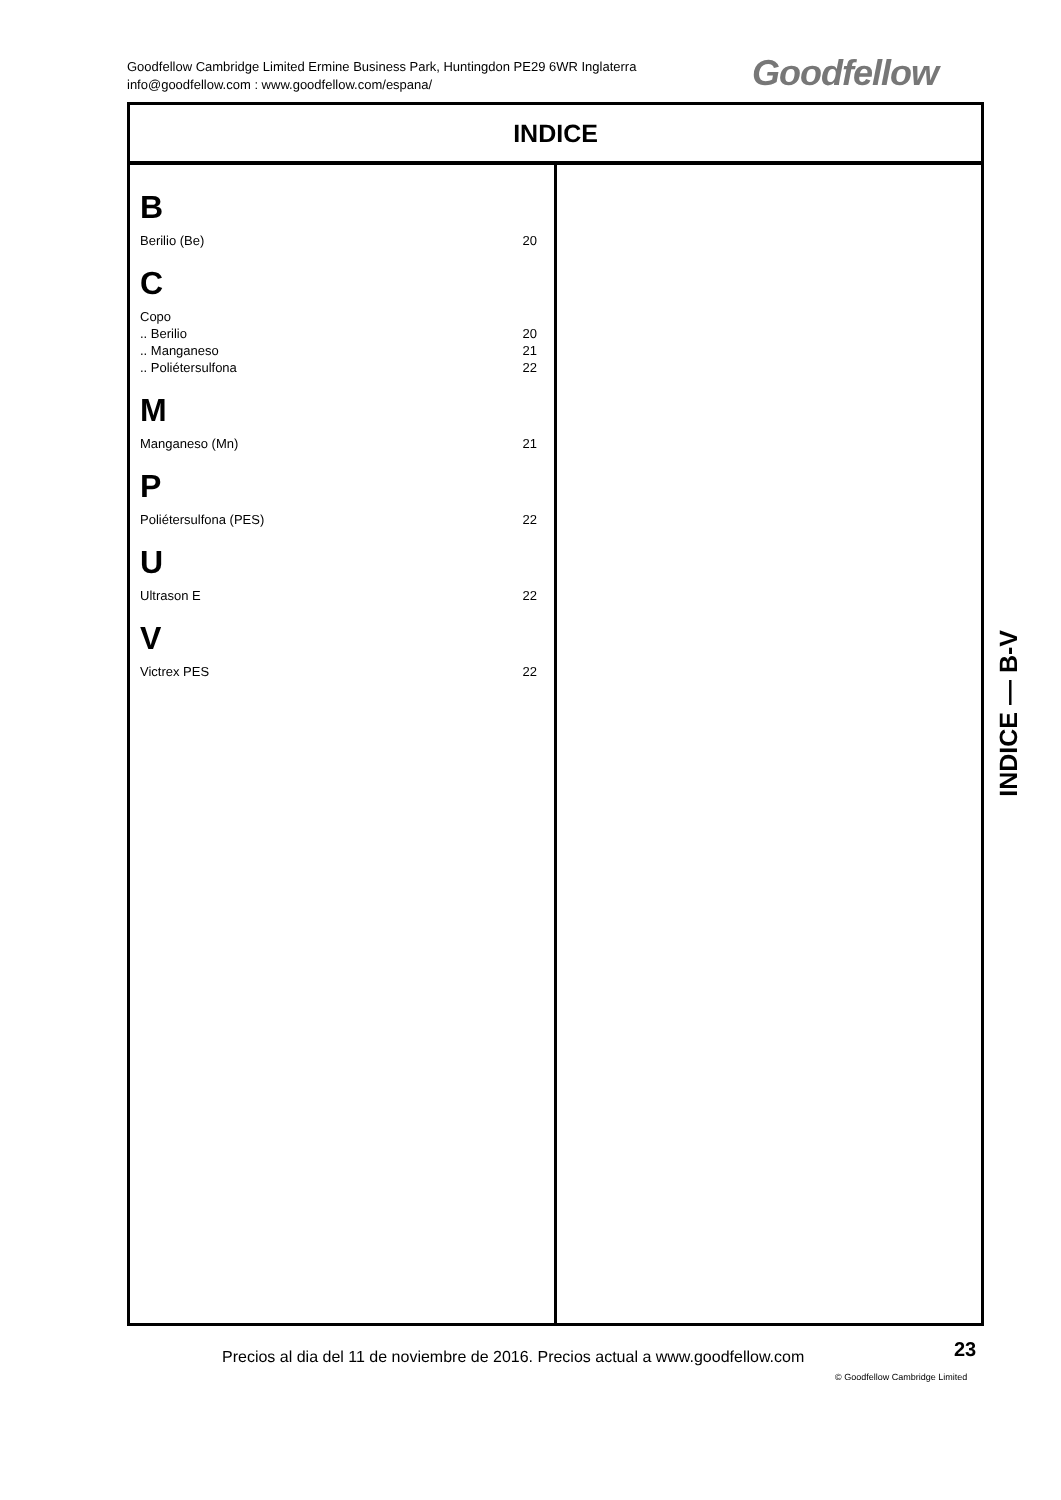Goodfellow Cambridge Limited Ermine Business Park, Huntingdon PE29 6WR Inglaterra
info@goodfellow.com : www.goodfellow.com/espana/
Goodfellow
INDICE
B
Berilio (Be) 20
C
Copo
.. Berilio 20
.. Manganeso 21
.. Poliétersulfona 22
M
Manganeso (Mn) 21
P
Poliétersulfona (PES) 22
U
Ultrason E 22
V
Victrex PES 22
INDICE — B-V
Precios al dia del 11 de noviembre de 2016. Precios actual a www.goodfellow.com
23
© Goodfellow Cambridge Limited